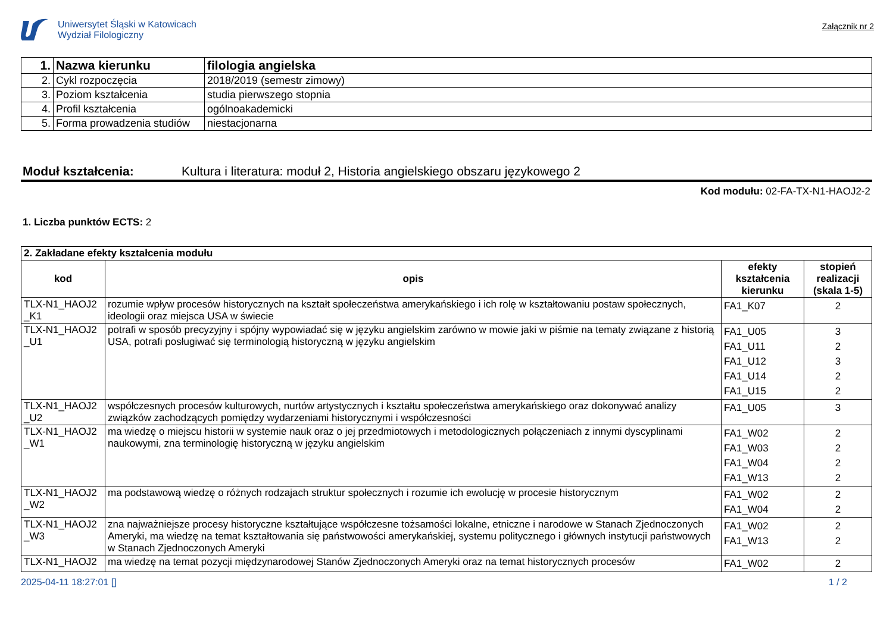Uniwersytet Śląski w Katowicach
Wydział Filologiczny
Załącznik nr 2
| 1. | Nazwa kierunku | filologia angielska |
| 2. | Cykl rozpoczęcia | 2018/2019 (semestr zimowy) |
| 3. | Poziom kształcenia | studia pierwszego stopnia |
| 4. | Profil kształcenia | ogólnoakademicki |
| 5. | Forma prowadzenia studiów | niestacjonarna |
Moduł kształcenia: Kultura i literatura: moduł 2, Historia angielskiego obszaru językowego 2
Kod modułu: 02-FA-TX-N1-HAOJ2-2
1. Liczba punktów ECTS: 2
| 2. Zakładane efekty kształcenia modułu | | | |
| kod | opis | efekty kształcenia kierunku | stopień realizacji (skala 1-5) |
| TLX-N1_HAOJ2 _K1 | rozumie wpływ procesów historycznych na kształt społeczeństwa amerykańskiego i ich rolę w kształtowaniu postaw społecznych, ideologii oraz miejsca USA w świecie | FA1_K07 | 2 |
| TLX-N1_HAOJ2 _U1 | potrafi w sposób precyzyjny i spójny wypowiadać się w języku angielskim zarówno w mowie jaki w piśmie na tematy związane z historią USA, potrafi posługiwać się terminologią historyczną w języku angielskim | FA1_U05 FA1_U11 FA1_U12 FA1_U14 FA1_U15 | 3 2 3 2 2 |
| TLX-N1_HAOJ2 _U2 | współczesnych procesów kulturowych, nurtów artystycznych i kształtu społeczeństwa amerykańskiego oraz dokonywać analizy związków zachodzących pomiędzy wydarzeniami historycznymi i współczesności | FA1_U05 | 3 |
| TLX-N1_HAOJ2 _W1 | ma wiedzę o miejscu historii w systemie nauk oraz o jej przedmiotowych i metodologicznych połączeniach z innymi dyscyplinami naukowymi, zna terminologię historyczną w języku angielskim | FA1_W02 FA1_W03 FA1_W04 FA1_W13 | 2 2 2 2 |
| TLX-N1_HAOJ2 _W2 | ma podstawową wiedzę o różnych rodzajach struktur społecznych i rozumie ich ewolucję w procesie historycznym | FA1_W02 FA1_W04 | 2 2 |
| TLX-N1_HAOJ2 _W3 | zna najważniejsze procesy historyczne kształtujące współczesne tożsamości lokalne, etniczne i narodowe w Stanach Zjednoczonych Ameryki, ma wiedzę na temat kształtowania się państwowości amerykańskiej, systemu politycznego i głównych instytucji państwowych w Stanach Zjednoczonych Ameryki | FA1_W02 FA1_W13 | 2 2 |
| TLX-N1_HAOJ2 | ma wiedzę na temat pozycji międzynarodowej Stanów Zjednoczonych Ameryki oraz na temat historycznych procesów | FA1_W02 | 2 |
2025-04-11 18:27:01 [] 1 / 2